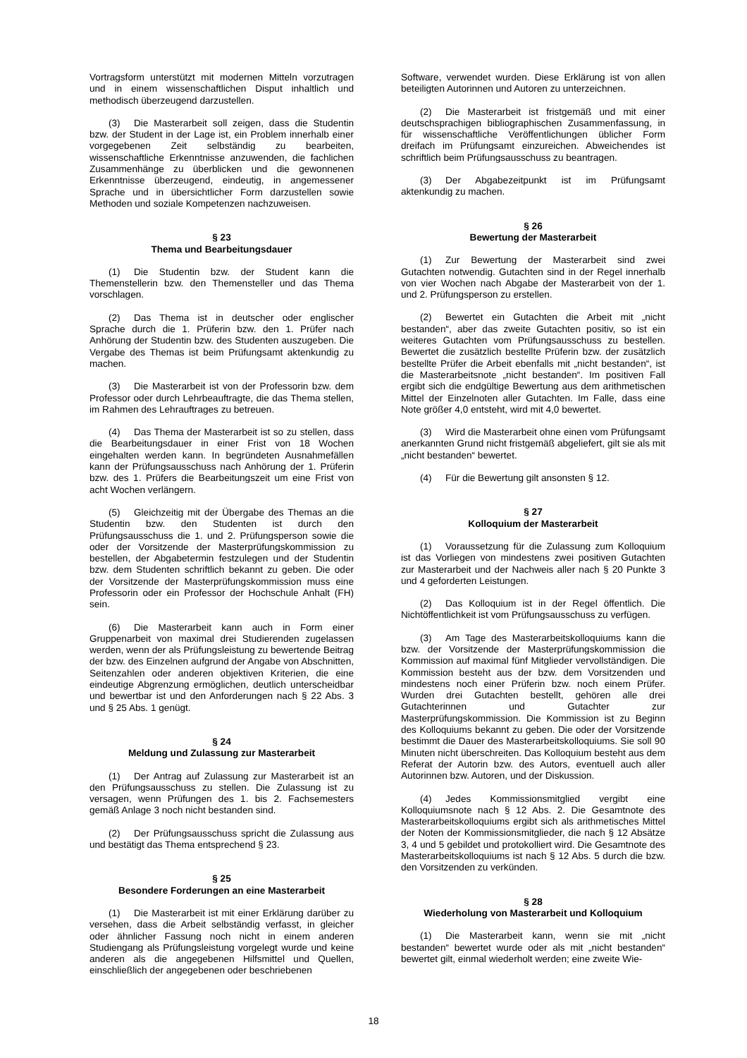Vortragsform unterstützt mit modernen Mitteln vorzutragen und in einem wissenschaftlichen Disput inhaltlich und methodisch überzeugend darzustellen.
(3) Die Masterarbeit soll zeigen, dass die Studentin bzw. der Student in der Lage ist, ein Problem innerhalb einer vorgegebenen Zeit selbständig zu bearbeiten, wissenschaftliche Erkenntnisse anzuwenden, die fachlichen Zusammenhänge zu überblicken und die gewonnenen Erkenntnisse überzeugend, eindeutig, in angemessener Sprache und in übersichtlicher Form darzustellen sowie Methoden und soziale Kompetenzen nachzuweisen.
§ 23
Thema und Bearbeitungsdauer
(1) Die Studentin bzw. der Student kann die Themenstellerin bzw. den Themensteller und das Thema vorschlagen.
(2) Das Thema ist in deutscher oder englischer Sprache durch die 1. Prüferin bzw. den 1. Prüfer nach Anhörung der Studentin bzw. des Studenten auszugeben. Die Vergabe des Themas ist beim Prüfungsamt aktenkundig zu machen.
(3) Die Masterarbeit ist von der Professorin bzw. dem Professor oder durch Lehrbeauftragte, die das Thema stellen, im Rahmen des Lehrauftrages zu betreuen.
(4) Das Thema der Masterarbeit ist so zu stellen, dass die Bearbeitungsdauer in einer Frist von 18 Wochen eingehalten werden kann. In begründeten Ausnahmefällen kann der Prüfungsausschuss nach Anhörung der 1. Prüferin bzw. des 1. Prüfers die Bearbeitungszeit um eine Frist von acht Wochen verlängern.
(5) Gleichzeitig mit der Übergabe des Themas an die Studentin bzw. den Studenten ist durch den Prüfungsausschuss die 1. und 2. Prüfungsperson sowie die oder der Vorsitzende der Masterprüfungskommission zu bestellen, der Abgabetermin festzulegen und der Studentin bzw. dem Studenten schriftlich bekannt zu geben. Die oder der Vorsitzende der Masterprüfungskommission muss eine Professorin oder ein Professor der Hochschule Anhalt (FH) sein.
(6) Die Masterarbeit kann auch in Form einer Gruppenarbeit von maximal drei Studierenden zugelassen werden, wenn der als Prüfungsleistung zu bewertende Beitrag der bzw. des Einzelnen aufgrund der Angabe von Abschnitten, Seitenzahlen oder anderen objektiven Kriterien, die eine eindeutige Abgrenzung ermöglichen, deutlich unterscheidbar und bewertbar ist und den Anforderungen nach § 22 Abs. 3 und § 25 Abs. 1 genügt.
§ 24
Meldung und Zulassung zur Masterarbeit
(1) Der Antrag auf Zulassung zur Masterarbeit ist an den Prüfungsausschuss zu stellen. Die Zulassung ist zu versagen, wenn Prüfungen des 1. bis 2. Fachsemesters gemäß Anlage 3 noch nicht bestanden sind.
(2) Der Prüfungsausschuss spricht die Zulassung aus und bestätigt das Thema entsprechend § 23.
§ 25
Besondere Forderungen an eine Masterarbeit
(1) Die Masterarbeit ist mit einer Erklärung darüber zu versehen, dass die Arbeit selbständig verfasst, in gleicher oder ähnlicher Fassung noch nicht in einem anderen Studiengang als Prüfungsleistung vorgelegt wurde und keine anderen als die angegebenen Hilfsmittel und Quellen, einschließlich der angegebenen oder beschriebenen
Software, verwendet wurden. Diese Erklärung ist von allen beteiligten Autorinnen und Autoren zu unterzeichnen.
(2) Die Masterarbeit ist fristgemäß und mit einer deutschsprachigen bibliographischen Zusammenfassung, in für wissenschaftliche Veröffentlichungen üblicher Form dreifach im Prüfungsamt einzureichen. Abweichendes ist schriftlich beim Prüfungsausschuss zu beantragen.
(3) Der Abgabezeitpunkt ist im Prüfungsamt aktenkundig zu machen.
§ 26
Bewertung der Masterarbeit
(1) Zur Bewertung der Masterarbeit sind zwei Gutachten notwendig. Gutachten sind in der Regel innerhalb von vier Wochen nach Abgabe der Masterarbeit von der 1. und 2. Prüfungsperson zu erstellen.
(2) Bewertet ein Gutachten die Arbeit mit „nicht bestanden“, aber das zweite Gutachten positiv, so ist ein weiteres Gutachten vom Prüfungsausschuss zu bestellen. Bewertet die zusätzlich bestellte Prüferin bzw. der zusätzlich bestellte Prüfer die Arbeit ebenfalls mit „nicht bestanden“, ist die Masterarbeitsnote „nicht bestanden“. Im positiven Fall ergibt sich die endgültige Bewertung aus dem arithmetischen Mittel der Einzelnoten aller Gutachten. Im Falle, dass eine Note größer 4,0 entsteht, wird mit 4,0 bewertet.
(3) Wird die Masterarbeit ohne einen vom Prüfungsamt anerkannten Grund nicht fristgemäß abgeliefert, gilt sie als mit „nicht bestanden“ bewertet.
(4) Für die Bewertung gilt ansonsten § 12.
§ 27
Kolloquium der Masterarbeit
(1) Voraussetzung für die Zulassung zum Kolloquium ist das Vorliegen von mindestens zwei positiven Gutachten zur Masterarbeit und der Nachweis aller nach § 20 Punkte 3 und 4 geforderten Leistungen.
(2) Das Kolloquium ist in der Regel öffentlich. Die Nichtöffentlichkeit ist vom Prüfungsausschuss zu verfügen.
(3) Am Tage des Masterarbeitskolloquiums kann die bzw. der Vorsitzende der Masterprüfungskommission die Kommission auf maximal fünf Mitglieder vervollständigen. Die Kommission besteht aus der bzw. dem Vorsitzenden und mindestens noch einer Prüferin bzw. noch einem Prüfer. Wurden drei Gutachten bestellt, gehören alle drei Gutachterinnen und Gutachter zur Masterprüfungskommission. Die Kommission ist zu Beginn des Kolloquiums bekannt zu geben. Die oder der Vorsitzende bestimmt die Dauer des Masterarbeitskolloquiums. Sie soll 90 Minuten nicht überschreiten. Das Kolloquium besteht aus dem Referat der Autorin bzw. des Autors, eventuell auch aller Autorinnen bzw. Autoren, und der Diskussion.
(4) Jedes Kommissionsmitglied vergibt eine Kolloquiumsnote nach § 12 Abs. 2. Die Gesamtnote des Masterarbeitskolloquiums ergibt sich als arithmetisches Mittel der Noten der Kommissionsmitglieder, die nach § 12 Absätze 3, 4 und 5 gebildet und protokolliert wird. Die Gesamtnote des Masterarbeitskolloquiums ist nach § 12 Abs. 5 durch die bzw. den Vorsitzenden zu verkünden.
§ 28
Wiederholung von Masterarbeit und Kolloquium
(1) Die Masterarbeit kann, wenn sie mit „nicht bestanden“ bewertet wurde oder als mit „nicht bestanden“ bewertet gilt, einmal wiederholt werden; eine zweite Wie-
18